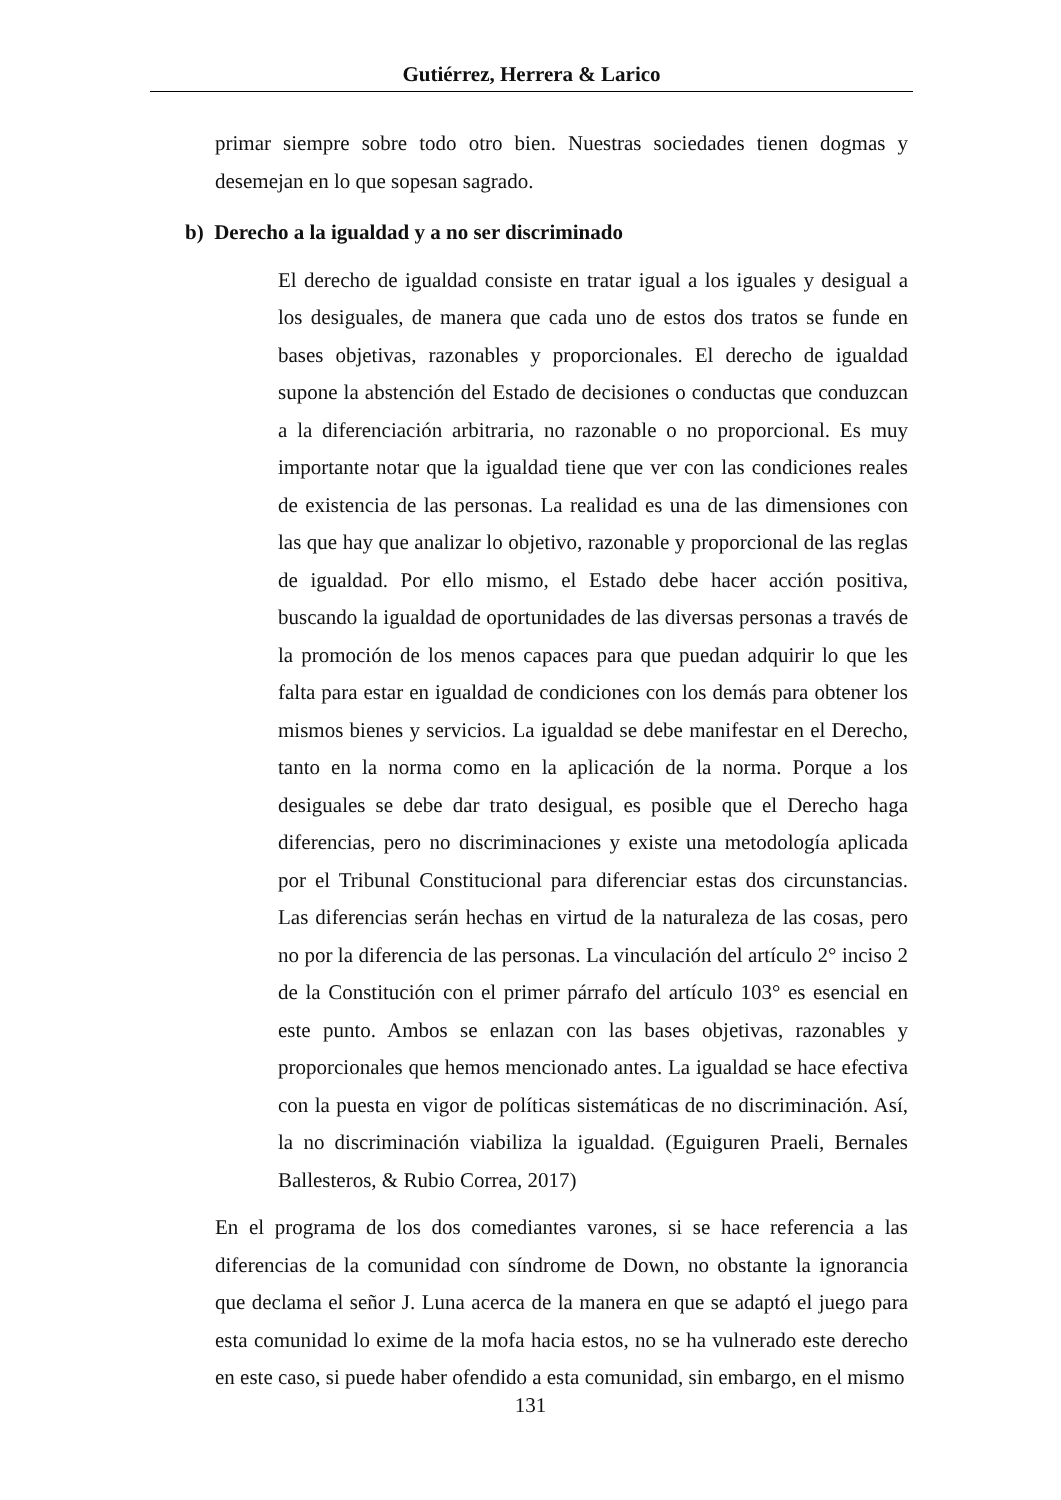Gutiérrez, Herrera & Larico
primar siempre sobre todo otro bien. Nuestras sociedades tienen dogmas y desemejan en lo que sopesan sagrado.
b) Derecho a la igualdad y a no ser discriminado
El derecho de igualdad consiste en tratar igual a los iguales y desigual a los desiguales, de manera que cada uno de estos dos tratos se funde en bases objetivas, razonables y proporcionales. El derecho de igualdad supone la abstención del Estado de decisiones o conductas que conduzcan a la diferenciación arbitraria, no razonable o no proporcional. Es muy importante notar que la igualdad tiene que ver con las condiciones reales de existencia de las personas. La realidad es una de las dimensiones con las que hay que analizar lo objetivo, razonable y proporcional de las reglas de igualdad. Por ello mismo, el Estado debe hacer acción positiva, buscando la igualdad de oportunidades de las diversas personas a través de la promoción de los menos capaces para que puedan adquirir lo que les falta para estar en igualdad de condiciones con los demás para obtener los mismos bienes y servicios. La igualdad se debe manifestar en el Derecho, tanto en la norma como en la aplicación de la norma. Porque a los desiguales se debe dar trato desigual, es posible que el Derecho haga diferencias, pero no discriminaciones y existe una metodología aplicada por el Tribunal Constitucional para diferenciar estas dos circunstancias. Las diferencias serán hechas en virtud de la naturaleza de las cosas, pero no por la diferencia de las personas. La vinculación del artículo 2° inciso 2 de la Constitución con el primer párrafo del artículo 103° es esencial en este punto. Ambos se enlazan con las bases objetivas, razonables y proporcionales que hemos mencionado antes. La igualdad se hace efectiva con la puesta en vigor de políticas sistemáticas de no discriminación. Así, la no discriminación viabiliza la igualdad. (Eguiguren Praeli, Bernales Ballesteros, & Rubio Correa, 2017)
En el programa de los dos comediantes varones, si se hace referencia a las diferencias de la comunidad con síndrome de Down, no obstante la ignorancia que declama el señor J. Luna acerca de la manera en que se adaptó el juego para esta comunidad lo exime de la mofa hacia estos, no se ha vulnerado este derecho en este caso, si puede haber ofendido a esta comunidad, sin embargo, en el mismo
131